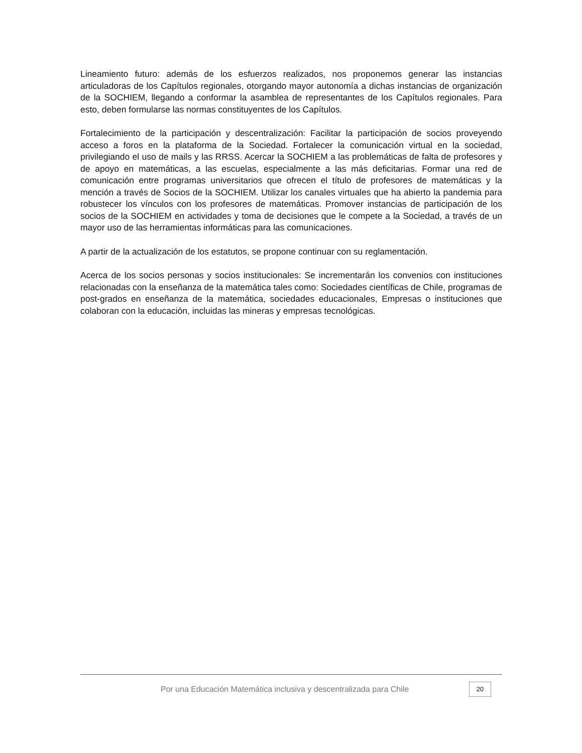Lineamiento futuro: además de los esfuerzos realizados, nos proponemos generar las instancias articuladoras de los Capítulos regionales, otorgando mayor autonomía a dichas instancias de organización de la SOCHIEM, llegando a conformar la asamblea de representantes de los Capítulos regionales. Para esto, deben formularse las normas constituyentes de los Capítulos.
Fortalecimiento de la participación y descentralización: Facilitar la participación de socios proveyendo acceso a foros en la plataforma de la Sociedad. Fortalecer la comunicación virtual en la sociedad, privilegiando el uso de mails y las RRSS. Acercar la SOCHIEM a las problemáticas de falta de profesores y de apoyo en matemáticas, a las escuelas, especialmente a las más deficitarias. Formar una red de comunicación entre programas universitarios que ofrecen el título de profesores de matemáticas y la mención a través de Socios de la SOCHIEM. Utilizar los canales virtuales que ha abierto la pandemia para robustecer los vínculos con los profesores de matemáticas. Promover instancias de participación de los socios de la SOCHIEM en actividades y toma de decisiones que le compete a la Sociedad, a través de un mayor uso de las herramientas informáticas para las comunicaciones.
A partir de la actualización de los estatutos, se propone continuar con su reglamentación.
Acerca de los socios personas y socios institucionales: Se incrementarán los convenios con instituciones relacionadas con la enseñanza de la matemática tales como: Sociedades científicas de Chile, programas de post-grados en enseñanza de la matemática, sociedades educacionales, Empresas o instituciones que colaboran con la educación, incluidas las mineras y empresas tecnológicas.
Por una Educación Matemática inclusiva y descentralizada para Chile
20